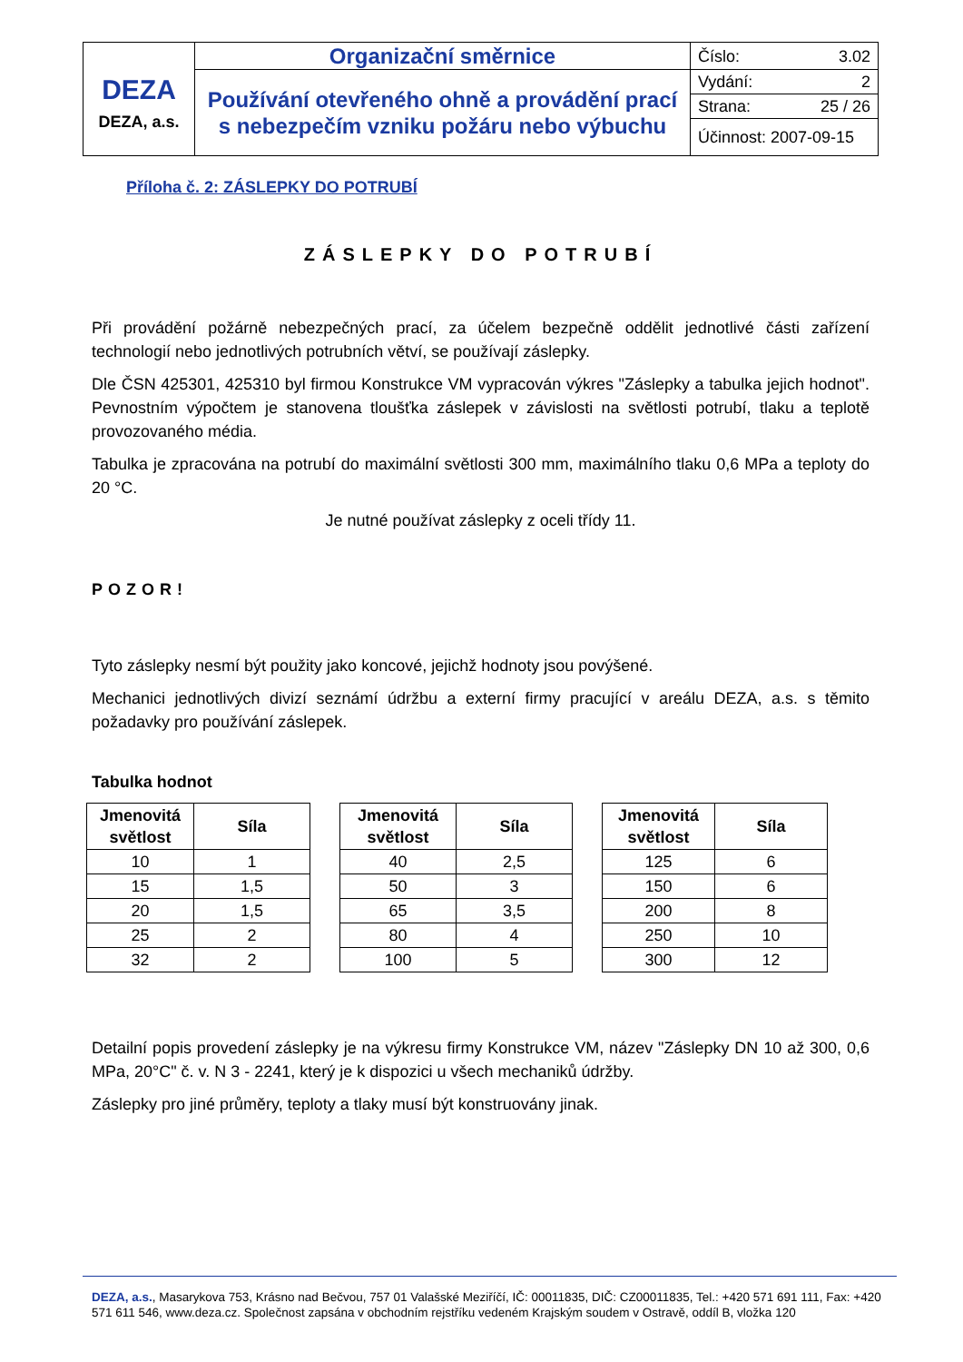| DEZA DEZA, a.s. | Organizační směrnice | Číslo: 3.02 |
| | Používání otevřeného ohně a provádění prací s nebezpečím vzniku požáru nebo výbuchu | Vydání: 2 |
| | | Strana: 25 / 26 |
| | | Účinnost: 2007-09-15 |
Příloha č. 2: ZÁSLEPKY DO POTRUBÍ
ZÁSLEPKY DO POTRUBÍ
Při provádění požárně nebezpečných prací, za účelem bezpečně oddělit jednotlivé části zařízení technologií nebo jednotlivých potrubních větví, se používají záslepky.
Dle ČSN 425301, 425310 byl firmou Konstrukce VM vypracován výkres "Záslepky a tabulka jejich hodnot". Pevnostním výpočtem je stanovena tloušťka záslepek v závislosti na světlosti potrubí, tlaku a teplotě provozovaného média.
Tabulka je zpracována na potrubí do maximální světlosti 300 mm, maximálního tlaku 0,6 MPa a teploty do 20 °C.
Je nutné používat záslepky z oceli třídy 11.
POZOR!
Tyto záslepky nesmí být použity jako koncové, jejichž hodnoty jsou povýšené.
Mechanici jednotlivých divizí seznámí údržbu a externí firmy pracující v areálu DEZA, a.s. s těmito požadavky pro používání záslepek.
Tabulka hodnot
| Jmenovitá světlost | Síla |
| --- | --- |
| 10 | 1 |
| 15 | 1,5 |
| 20 | 1,5 |
| 25 | 2 |
| 32 | 2 |
| Jmenovitá světlost | Síla |
| --- | --- |
| 40 | 2,5 |
| 50 | 3 |
| 65 | 3,5 |
| 80 | 4 |
| 100 | 5 |
| Jmenovitá světlost | Síla |
| --- | --- |
| 125 | 6 |
| 150 | 6 |
| 200 | 8 |
| 250 | 10 |
| 300 | 12 |
Detailní popis provedení záslepky je na výkresu firmy Konstrukce VM, název "Záslepky DN 10 až 300, 0,6 MPa, 20°C" č. v. N 3 - 2241, který je k dispozici u všech mechaniků údržby.
Záslepky pro jiné průměry, teploty a tlaky musí být konstruovány jinak.
DEZA, a.s., Masarykova 753, Krásno nad Bečvou, 757 01 Valašské Meziříčí, IČ: 00011835, DIČ: CZ00011835, Tel.: +420 571 691 111, Fax: +420 571 611 546, www.deza.cz. Společnost zapsána v obchodním rejstříku vedeném Krajským soudem v Ostravě, oddíl B, vložka 120